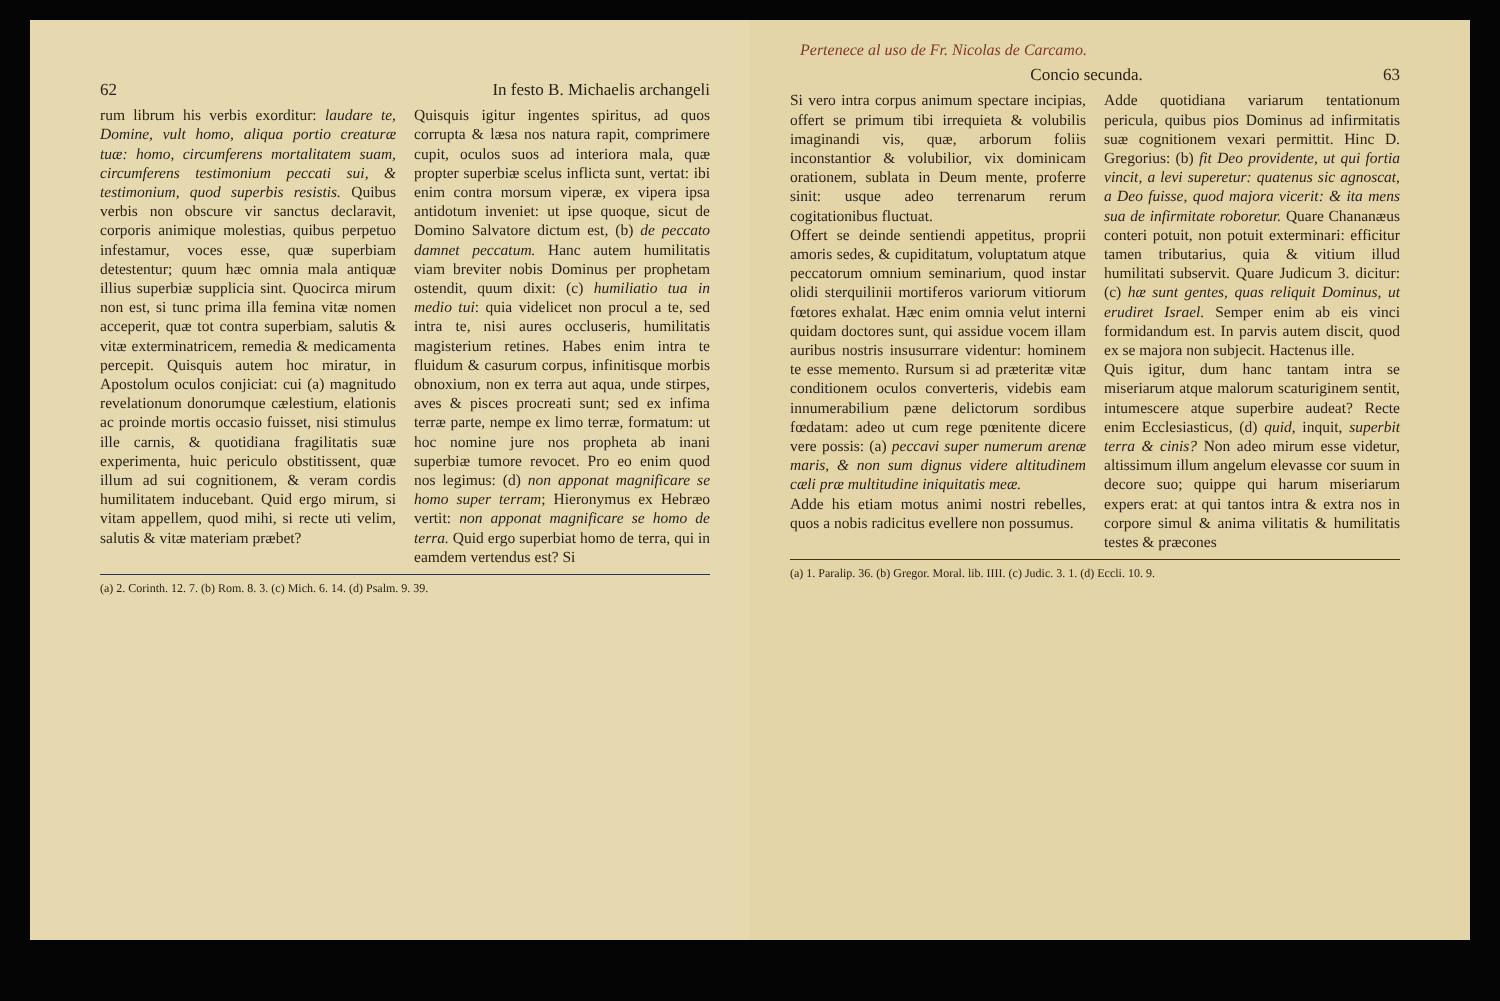62 In festo B. Michaelis archangeli
rum librum his verbis exorditur: laudare te, Domine, vult homo, aliqua portio creaturæ tuæ: homo, circumferens mortalitatem suam, circumferens testimonium peccati sui, & testimonium, quod superbis resistis. Quibus verbis non obscure vir sanctus declaravit, corporis animique molestias, quibus perpetuo infestamur, voces esse, quæ superbiam detestentur; quum hæc omnia mala antiquæ illius superbiæ supplicia sint. Quocirca mirum non est, si tunc prima illa femina vitæ nomen acceperit, quæ tot contra superbiam, salutis & vitæ exterminatricem, remedia & medicamenta percepit. Quisquis autem hoc miratur, in Apostolum oculos conjiciat: cui (a) magnitudo revelationum donorumque cælestium, elationis ac proinde mortis occasio fuisset, nisi stimulus ille carnis, & quotidiana fragilitatis suæ experimenta, huic periculo obstitissent, quæ illum ad sui cognitionem, & veram cordis humilitatem inducebant. Quid ergo mirum, si vitam appellem, quod mihi, si recte uti velim, salutis & vitæ materiam præbet?
Quisquis igitur ingentes spiritus, ad quos corrupta & læsa nos natura rapit, comprimere cupit, oculos suos ad interiora mala, quæ propter superbiæ scelus inflicta sunt, vertat: ibi enim contra morsum viperæ, ex vipera ipsa antidotum inveniet: ut ipse quoque, sicut de Domino Salvatore dictum est, (b) de peccato damnet peccatum. Hanc autem humilitatis viam breviter nobis Dominus per prophetam ostendit, quum dixit: (c) humiliatio tua in medio tui: quia videlicet non procul a te, sed intra te, nisi aures occluseris, humilitatis magisterium retines. Habes enim intra te fluidum & casurum corpus, infinitisque morbis obnoxium, non ex terra aut aqua, unde stirpes, aves & pisces procreati sunt; sed ex infima terræ parte, nempe ex limo terræ, formatum: ut hoc nomine jure nos propheta ab inani superbiæ tumore revocet. Pro eo enim quod nos legimus: (d) non apponat magnificare se homo super terram; Hieronymus ex Hebræo vertit: non apponat magnificare se homo de terra. Quid ergo superbiat homo de terra, qui in eamdem vertendus est? Si
(a) 2. Corinth. 12. 7. (b) Rom. 8. 3. (c) Mich. 6. 14. (d) Psalm. 9. 39.
Pertenece al uso de Fr. Nicolas de Carcamo.
Concio secunda. 63
Si vero intra corpus animum spectare incipias, offert se primum tibi irrequieta & volubilis imaginandi vis, quæ, arborum foliis inconstantior & volubilior, vix dominicam orationem, sublata in Deum mente, proferre sinit: usque adeo terrenarum rerum cogitationibus fluctuat.
Offert se deinde sentiendi appetitus, proprii amoris sedes, & cupiditatum, voluptatum atque peccatorum omnium seminarium, quod instar olidi sterquilinii mortiferos variorum vitiorum fœtores exhalat. Hæc enim omnia velut interni quidam doctores sunt, qui assidue vocem illam auribus nostris insusurrare videntur: hominem te esse memento. Rursum si ad præteritæ vitæ conditionem oculos converteris, videbis eam innumerabilium pæne delictorum sordibus fœdatam: adeo ut cum rege pœnitente dicere vere possis: (a) peccavi super numerum arenæ maris, & non sum dignus videre altitudinem cæli præ multitudine iniquitatis meæ.
Adde his etiam motus animi nostri rebelles, quos a nobis radicitus evellere non possumus.
Adde quotidiana variarum tentationum pericula, quibus pios Dominus ad infirmitatis suæ cognitionem vexari permittit. Hinc D. Gregorius: (b) fit Deo providente, ut qui fortia vincit, a levi superetur: quatenus sic agnoscat, a Deo fuisse, quod majora vicerit: & ita mens sua de infirmitate roboretur. Quare Chananæus conteri potuit, non potuit exterminari: efficitur tamen tributarius, quia & vitium illud humilitati subservit. Quare Judicum 3. dicitur: (c) hæ sunt gentes, quas reliquit Dominus, ut erudiret Israel. Semper enim ab eis vinci formidandum est. In parvis autem discit, quod ex se majora non subjecit. Hactenus ille.
Quis igitur, dum hanc tantam intra se miseriarum atque malorum scaturiginem sentit, intumescere atque superbire audeat? Recte enim Ecclesiasticus, (d) quid, inquit, superbit terra & cinis? Non adeo mirum esse videtur, altissimum illum angelum elevasse cor suum in decore suo; quippe qui harum miseriarum expers erat: at qui tantos intra & extra nos in corpore simul & anima vilitatis & humilitatis testes & præcones
(a) 1. Paralip. 36. (b) Gregor. Moral. lib. IIII. (c) Judic. 3. 1. (d) Eccli. 10. 9.